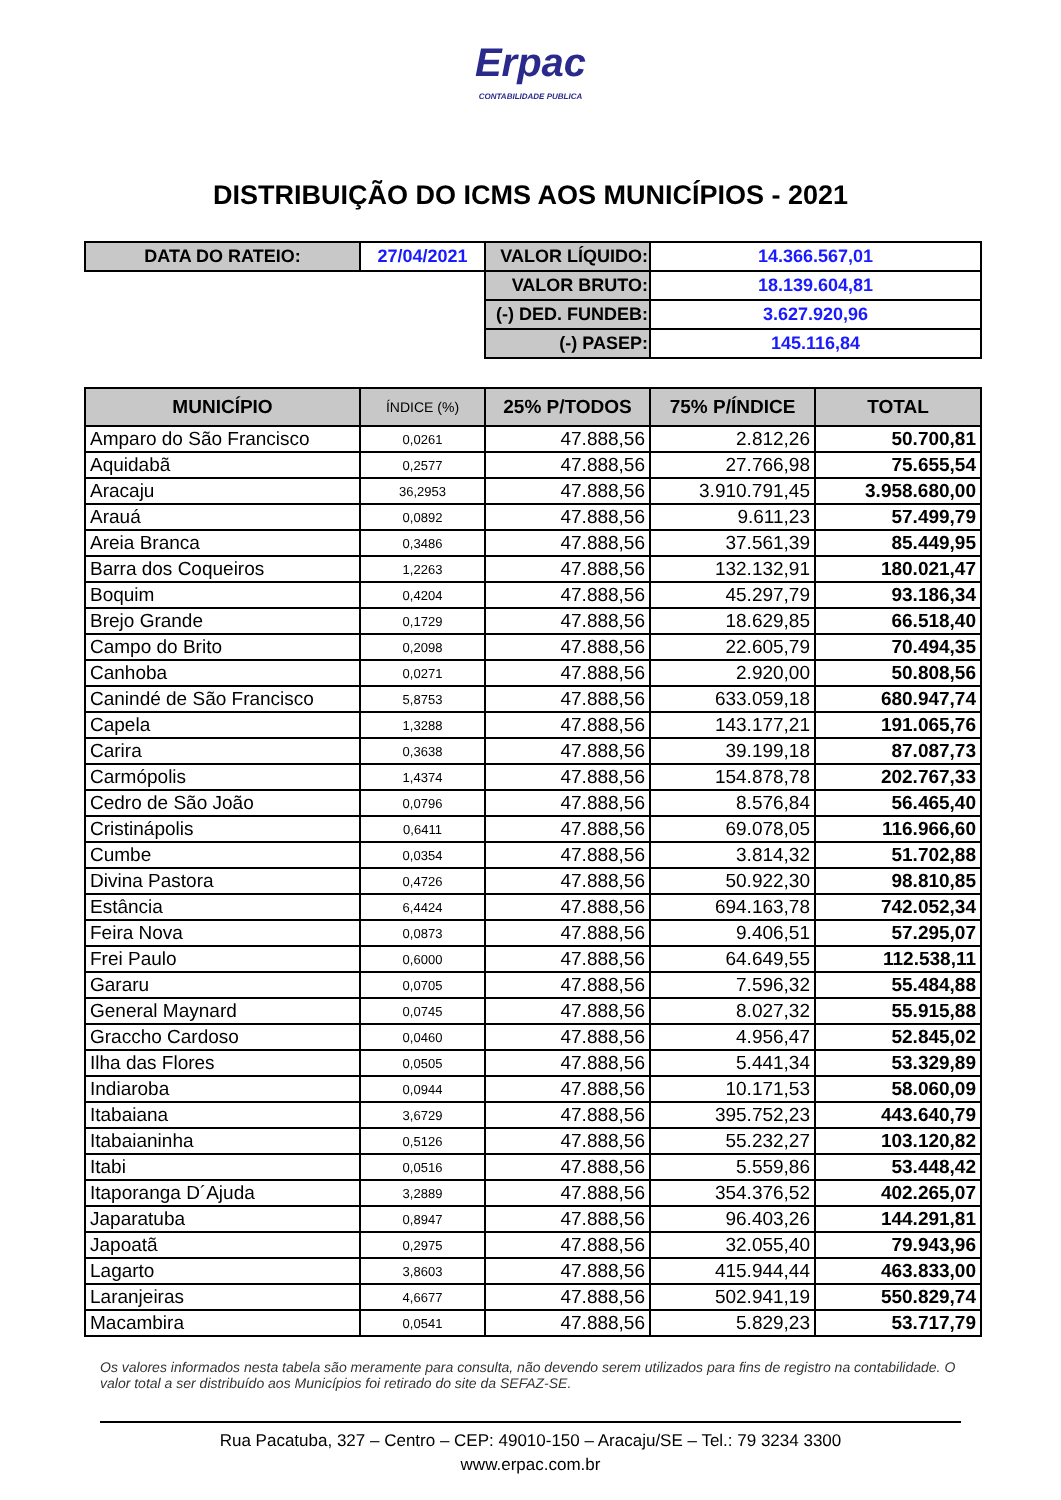Erpac
CONTABILIDADE PUBLICA
DISTRIBUIÇÃO DO ICMS AOS MUNICÍPIOS - 2021
| DATA DO RATEIO: | 27/04/2021 | VALOR LÍQUIDO: | 14.366.567,01 |
| | | VALOR BRUTO: | 18.139.604,81 |
| | | (-) DED. FUNDEB: | 3.627.920,96 |
| | | (-) PASEP: | 145.116,84 |
| MUNICÍPIO | ÍNDICE (%) | 25% P/TODOS | 75% P/ÍNDICE | TOTAL |
| --- | --- | --- | --- | --- |
| Amparo do São Francisco | 0,0261 | 47.888,56 | 2.812,26 | 50.700,81 |
| Aquidabã | 0,2577 | 47.888,56 | 27.766,98 | 75.655,54 |
| Aracaju | 36,2953 | 47.888,56 | 3.910.791,45 | 3.958.680,00 |
| Arauá | 0,0892 | 47.888,56 | 9.611,23 | 57.499,79 |
| Areia Branca | 0,3486 | 47.888,56 | 37.561,39 | 85.449,95 |
| Barra dos Coqueiros | 1,2263 | 47.888,56 | 132.132,91 | 180.021,47 |
| Boquim | 0,4204 | 47.888,56 | 45.297,79 | 93.186,34 |
| Brejo Grande | 0,1729 | 47.888,56 | 18.629,85 | 66.518,40 |
| Campo do Brito | 0,2098 | 47.888,56 | 22.605,79 | 70.494,35 |
| Canhoba | 0,0271 | 47.888,56 | 2.920,00 | 50.808,56 |
| Canindé de São Francisco | 5,8753 | 47.888,56 | 633.059,18 | 680.947,74 |
| Capela | 1,3288 | 47.888,56 | 143.177,21 | 191.065,76 |
| Carira | 0,3638 | 47.888,56 | 39.199,18 | 87.087,73 |
| Carmópolis | 1,4374 | 47.888,56 | 154.878,78 | 202.767,33 |
| Cedro de São João | 0,0796 | 47.888,56 | 8.576,84 | 56.465,40 |
| Cristinápolis | 0,6411 | 47.888,56 | 69.078,05 | 116.966,60 |
| Cumbe | 0,0354 | 47.888,56 | 3.814,32 | 51.702,88 |
| Divina Pastora | 0,4726 | 47.888,56 | 50.922,30 | 98.810,85 |
| Estância | 6,4424 | 47.888,56 | 694.163,78 | 742.052,34 |
| Feira Nova | 0,0873 | 47.888,56 | 9.406,51 | 57.295,07 |
| Frei Paulo | 0,6000 | 47.888,56 | 64.649,55 | 112.538,11 |
| Gararu | 0,0705 | 47.888,56 | 7.596,32 | 55.484,88 |
| General Maynard | 0,0745 | 47.888,56 | 8.027,32 | 55.915,88 |
| Graccho Cardoso | 0,0460 | 47.888,56 | 4.956,47 | 52.845,02 |
| Ilha das Flores | 0,0505 | 47.888,56 | 5.441,34 | 53.329,89 |
| Indiaroba | 0,0944 | 47.888,56 | 10.171,53 | 58.060,09 |
| Itabaiana | 3,6729 | 47.888,56 | 395.752,23 | 443.640,79 |
| Itabaianinha | 0,5126 | 47.888,56 | 55.232,27 | 103.120,82 |
| Itabi | 0,0516 | 47.888,56 | 5.559,86 | 53.448,42 |
| Itaporanga D´Ajuda | 3,2889 | 47.888,56 | 354.376,52 | 402.265,07 |
| Japaratuba | 0,8947 | 47.888,56 | 96.403,26 | 144.291,81 |
| Japoatã | 0,2975 | 47.888,56 | 32.055,40 | 79.943,96 |
| Lagarto | 3,8603 | 47.888,56 | 415.944,44 | 463.833,00 |
| Laranjeiras | 4,6677 | 47.888,56 | 502.941,19 | 550.829,74 |
| Macambira | 0,0541 | 47.888,56 | 5.829,23 | 53.717,79 |
Os valores informados nesta tabela são meramente para consulta, não devendo serem utilizados para fins de registro na contabilidade. O valor total a ser distribuído aos Municípios foi retirado do site da SEFAZ-SE.
Rua Pacatuba, 327 – Centro – CEP: 49010-150 – Aracaju/SE – Tel.: 79 3234 3300
www.erpac.com.br